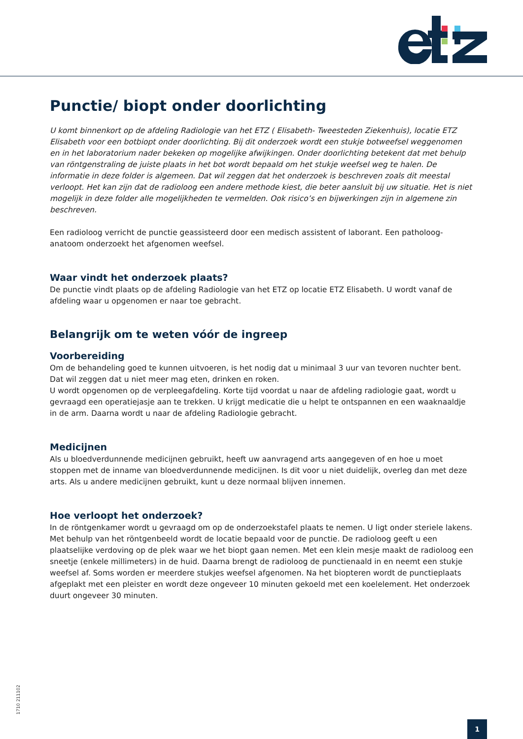Punctie/ biopt onder doorlichting
U komt binnenkort op de afdeling Radiologie van het ETZ ( Elisabeth- Tweesteden Ziekenhuis), locatie ETZ Elisabeth voor een botbiopt onder doorlichting. Bij dit onderzoek wordt een stukje botweefsel weggenomen en in het laboratorium nader bekeken op mogelijke afwijkingen. Onder doorlichting betekent dat met behulp van röntgenstraling de juiste plaats in het bot wordt bepaald om het stukje weefsel weg te halen. De informatie in deze folder is algemeen. Dat wil zeggen dat het onderzoek is beschreven zoals dit meestal verloopt. Het kan zijn dat de radioloog een andere methode kiest, die beter aansluit bij uw situatie. Het is niet mogelijk in deze folder alle mogelijkheden te vermelden. Ook risico’s en bijwerkingen zijn in algemene zin beschreven.
Een radioloog verricht de punctie geassisteerd door een medisch assistent of laborant. Een patholoog-anatoom onderzoekt het afgenomen weefsel.
Waar vindt het onderzoek plaats?
De punctie vindt plaats op de afdeling Radiologie van het ETZ op locatie ETZ Elisabeth. U wordt vanaf de afdeling waar u opgenomen er naar toe gebracht.
Belangrijk om te weten vóór de ingreep
Voorbereiding
Om de behandeling goed te kunnen uitvoeren, is het nodig dat u minimaal 3 uur van tevoren nuchter bent. Dat wil zeggen dat u niet meer mag eten, drinken en roken.
U wordt opgenomen op de verpleegafdeling. Korte tijd voordat u naar de afdeling radiologie gaat, wordt u gevraagd een operatiejasje aan te trekken. U krijgt medicatie die u helpt te ontspannen en een waaknaaldje in de arm. Daarna wordt u naar de afdeling Radiologie gebracht.
Medicijnen
Als u bloedverdunnende medicijnen gebruikt, heeft uw aanvragend arts aangegeven of en hoe u moet stoppen met de inname van bloedverdunnende medicijnen. Is dit voor u niet duidelijk, overleg dan met deze arts. Als u andere medicijnen gebruikt, kunt u deze normaal blijven innemen.
Hoe verloopt het onderzoek?
In de röntgenkamer wordt u gevraagd om op de onderzoekstafel plaats te nemen. U ligt onder steriele lakens. Met behulp van het röntgenbeeld wordt de locatie bepaald voor de punctie. De radioloog geeft u een plaatselijke verdoving op de plek waar we het biopt gaan nemen. Met een klein mesje maakt de radioloog een sneetje (enkele millimeters) in de huid. Daarna brengt de radioloog de punctienaald in en neemt een stukje weefsel af. Soms worden er meerdere stukjes weefsel afgenomen. Na het biopteren wordt de punctieplaats afgeplakt met een pleister en wordt deze ongeveer 10 minuten gekoeld met een koelelement. Het onderzoek duurt ongeveer 30 minuten.
1710 211102
1